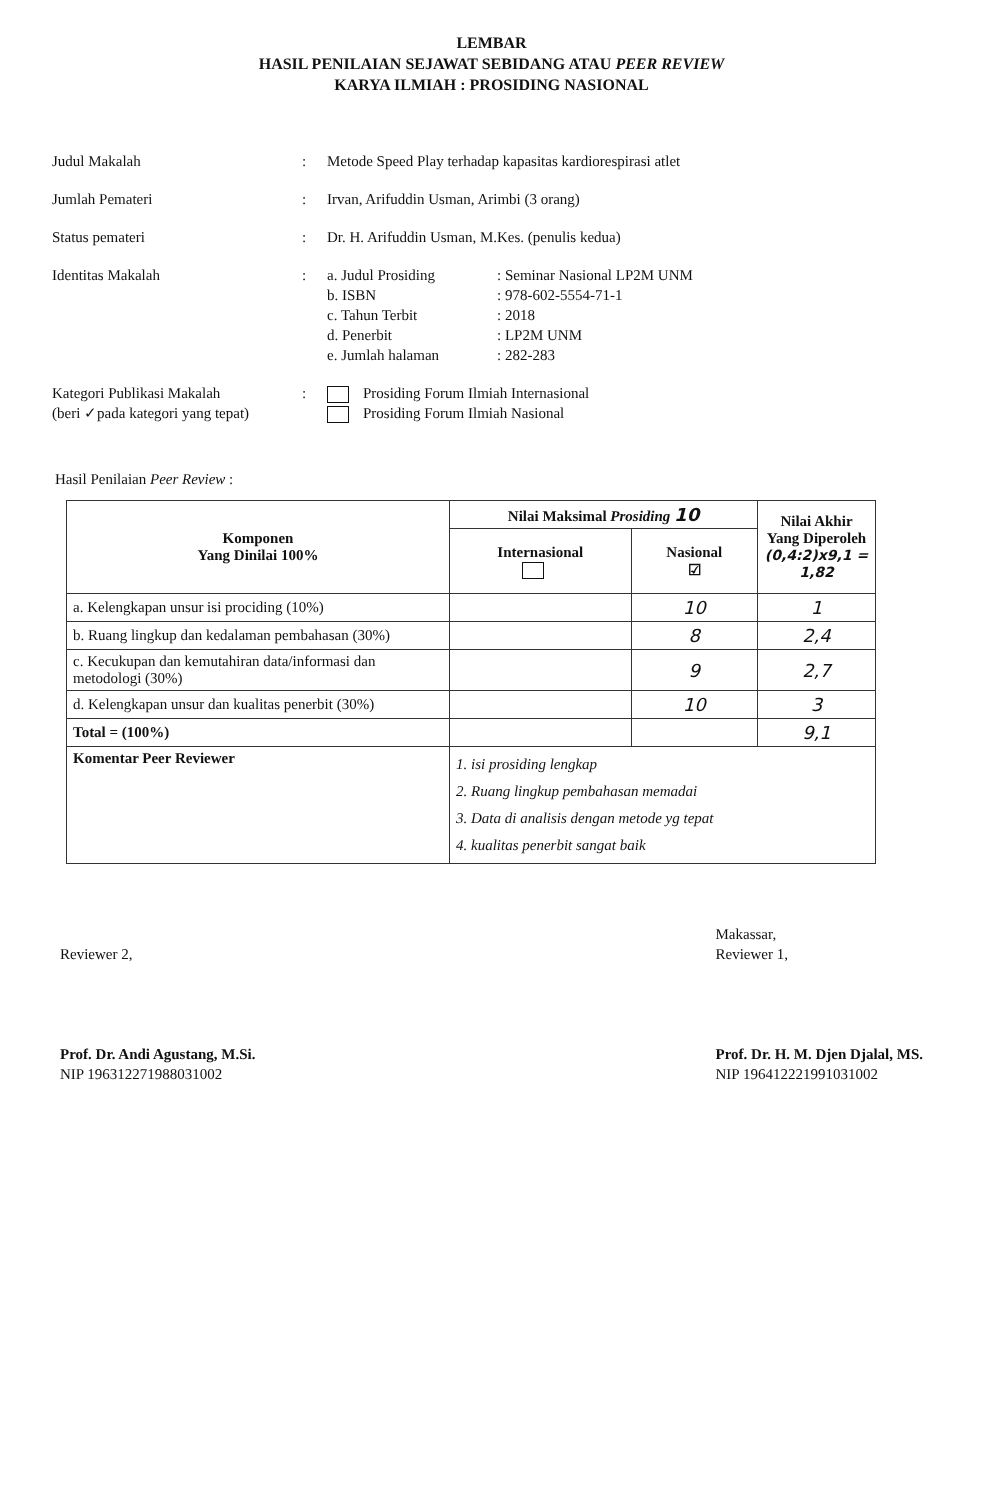LEMBAR
HASIL PENILAIAN SEJAWAT SEBIDANG ATAU PEER REVIEW
KARYA ILMIAH : PROSIDING NASIONAL
| Judul Makalah | : | Metode Speed Play terhadap kapasitas kardiorespirasi atlet |
| Jumlah Pemateri | : | Irvan, Arifuddin Usman, Arimbi (3 orang) |
| Status pemateri | : | Dr. H. Arifuddin Usman, M.Kes. (penulis kedua) |
| Identitas Makalah | : | / a. Judul Prosiding / : Seminar Nasional LP2M UNM / / b. ISBN / : 978-602-5554-71-1 / / c. Tahun Terbit / : 2018 / / d. Penerbit / : LP2M UNM / / e. Jumlah halaman / : 282-283 / |
| Kategori Publikasi Makalah (beri ✓pada kategori yang tepat) | : | Prosiding Forum Ilmiah Internasional Prosiding Forum Ilmiah Nasional |
Hasil Penilaian Peer Review :
| Komponen Yang Dinilai 100% | Nilai Maksimal Prosiding 10 | | Nilai Akhir Yang Diperoleh (0,4:2)x9,1 = 1,82 |
| --- | --- | --- | --- |
| | Internasional | Nasional ☑ | |
| a. Kelengkapan unsur isi prociding (10%) | | 10 | 1 |
| b. Ruang lingkup dan kedalaman pembahasan (30%) | | 8 | 2,4 |
| c. Kecukupan dan kemutahiran data/informasi dan metodologi (30%) | | 9 | 2,7 |
| d. Kelengkapan unsur dan kualitas penerbit (30%) | | 10 | 3 |
| Total = (100%) | | | 9,1 |
| Komentar Peer Reviewer | 1. isi prosiding lengkap 2. Ruang lingkup pembahasan memadai 3. Data di analisis dengan metode yg tepat 4. kualitas penerbit sangat baik | | |
Reviewer 2,
Prof. Dr. Andi Agustang, M.Si.
NIP 196312271988031002
Makassar,
Reviewer 1,
Prof. Dr. H. M. Djen Djalal, MS.
NIP 196412221991031002